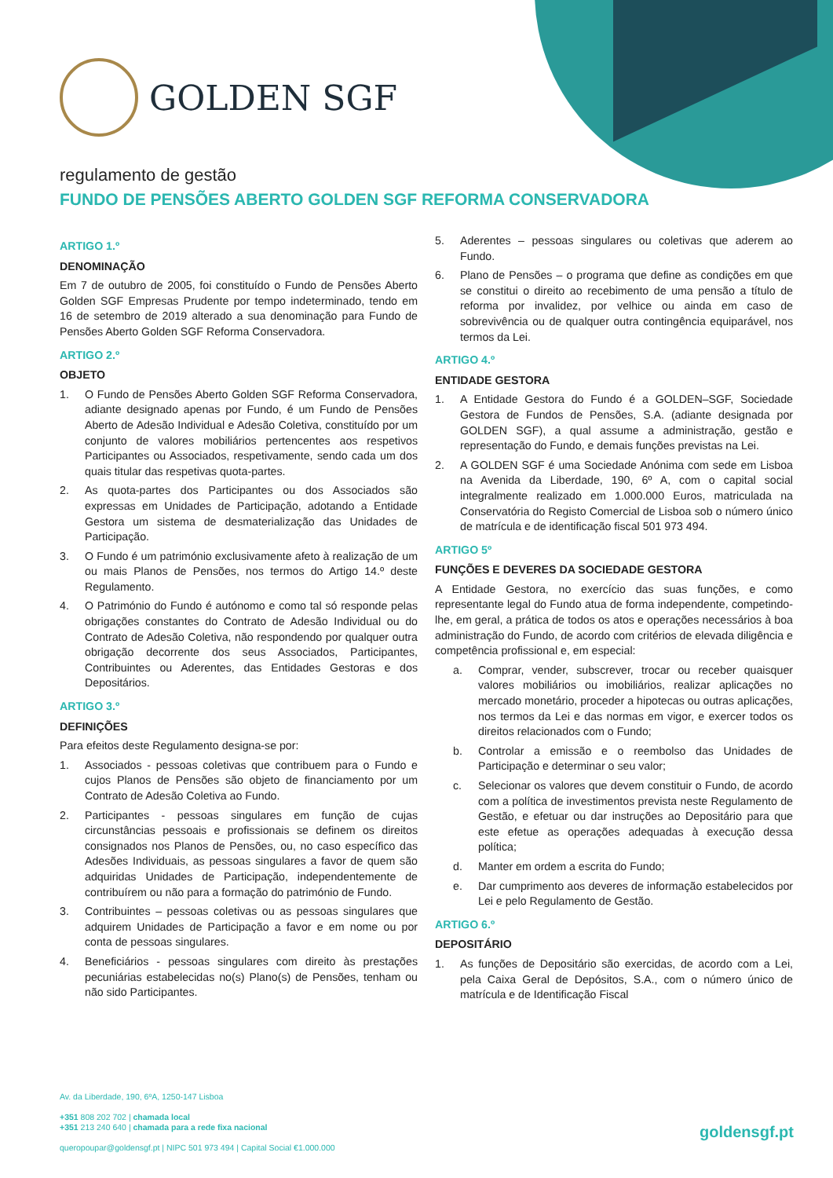GOLDEN SGF
regulamento de gestão
FUNDO DE PENSÕES ABERTO GOLDEN SGF REFORMA CONSERVADORA
ARTIGO 1.º
DENOMINAÇÃO
Em 7 de outubro de 2005, foi constituído o Fundo de Pensões Aberto Golden SGF Empresas Prudente por tempo indeterminado, tendo em 16 de setembro de 2019 alterado a sua denominação para Fundo de Pensões Aberto Golden SGF Reforma Conservadora.
ARTIGO 2.º
OBJETO
1. O Fundo de Pensões Aberto Golden SGF Reforma Conservadora, adiante designado apenas por Fundo, é um Fundo de Pensões Aberto de Adesão Individual e Adesão Coletiva, constituído por um conjunto de valores mobiliários pertencentes aos respetivos Participantes ou Associados, respetivamente, sendo cada um dos quais titular das respetivas quota-partes.
2. As quota-partes dos Participantes ou dos Associados são expressas em Unidades de Participação, adotando a Entidade Gestora um sistema de desmaterialização das Unidades de Participação.
3. O Fundo é um património exclusivamente afeto à realização de um ou mais Planos de Pensões, nos termos do Artigo 14.º deste Regulamento.
4. O Património do Fundo é autónomo e como tal só responde pelas obrigações constantes do Contrato de Adesão Individual ou do Contrato de Adesão Coletiva, não respondendo por qualquer outra obrigação decorrente dos seus Associados, Participantes, Contribuintes ou Aderentes, das Entidades Gestoras e dos Depositários.
ARTIGO 3.º
DEFINIÇÕES
Para efeitos deste Regulamento designa-se por:
1. Associados - pessoas coletivas que contribuem para o Fundo e cujos Planos de Pensões são objeto de financiamento por um Contrato de Adesão Coletiva ao Fundo.
2. Participantes - pessoas singulares em função de cujas circunstâncias pessoais e profissionais se definem os direitos consignados nos Planos de Pensões, ou, no caso específico das Adesões Individuais, as pessoas singulares a favor de quem são adquiridas Unidades de Participação, independentemente de contribuírem ou não para a formação do património de Fundo.
3. Contribuintes – pessoas coletivas ou as pessoas singulares que adquirem Unidades de Participação a favor e em nome ou por conta de pessoas singulares.
4. Beneficiários - pessoas singulares com direito às prestações pecuniárias estabelecidas no(s) Plano(s) de Pensões, tenham ou não sido Participantes.
5. Aderentes – pessoas singulares ou coletivas que aderem ao Fundo.
6. Plano de Pensões – o programa que define as condições em que se constitui o direito ao recebimento de uma pensão a título de reforma por invalidez, por velhice ou ainda em caso de sobrevivência ou de qualquer outra contingência equiparável, nos termos da Lei.
ARTIGO 4.º
ENTIDADE GESTORA
1. A Entidade Gestora do Fundo é a GOLDEN–SGF, Sociedade Gestora de Fundos de Pensões, S.A. (adiante designada por GOLDEN SGF), a qual assume a administração, gestão e representação do Fundo, e demais funções previstas na Lei.
2. A GOLDEN SGF é uma Sociedade Anónima com sede em Lisboa na Avenida da Liberdade, 190, 6º A, com o capital social integralmente realizado em 1.000.000 Euros, matriculada na Conservatória do Registo Comercial de Lisboa sob o número único de matrícula e de identificação fiscal 501 973 494.
ARTIGO 5º
FUNÇÕES E DEVERES DA SOCIEDADE GESTORA
A Entidade Gestora, no exercício das suas funções, e como representante legal do Fundo atua de forma independente, competindo-lhe, em geral, a prática de todos os atos e operações necessários à boa administração do Fundo, de acordo com critérios de elevada diligência e competência profissional e, em especial:
a. Comprar, vender, subscrever, trocar ou receber quaisquer valores mobiliários ou imobiliários, realizar aplicações no mercado monetário, proceder a hipotecas ou outras aplicações, nos termos da Lei e das normas em vigor, e exercer todos os direitos relacionados com o Fundo;
b. Controlar a emissão e o reembolso das Unidades de Participação e determinar o seu valor;
c. Selecionar os valores que devem constituir o Fundo, de acordo com a política de investimentos prevista neste Regulamento de Gestão, e efetuar ou dar instruções ao Depositário para que este efetue as operações adequadas à execução dessa política;
d. Manter em ordem a escrita do Fundo;
e. Dar cumprimento aos deveres de informação estabelecidos por Lei e pelo Regulamento de Gestão.
ARTIGO 6.º
DEPOSITÁRIO
1. As funções de Depositário são exercidas, de acordo com a Lei, pela Caixa Geral de Depósitos, S.A., com o número único de matrícula e de Identificação Fiscal
Av. da Liberdade, 190, 6ºA, 1250-147 Lisboa
+351 808 202 702 | chamada local
+351 213 240 640 | chamada para a rede fixa nacional
queropoupar@goldensgf.pt | NIPC 501 973 494 | Capital Social €1.000.000
goldensgf.pt